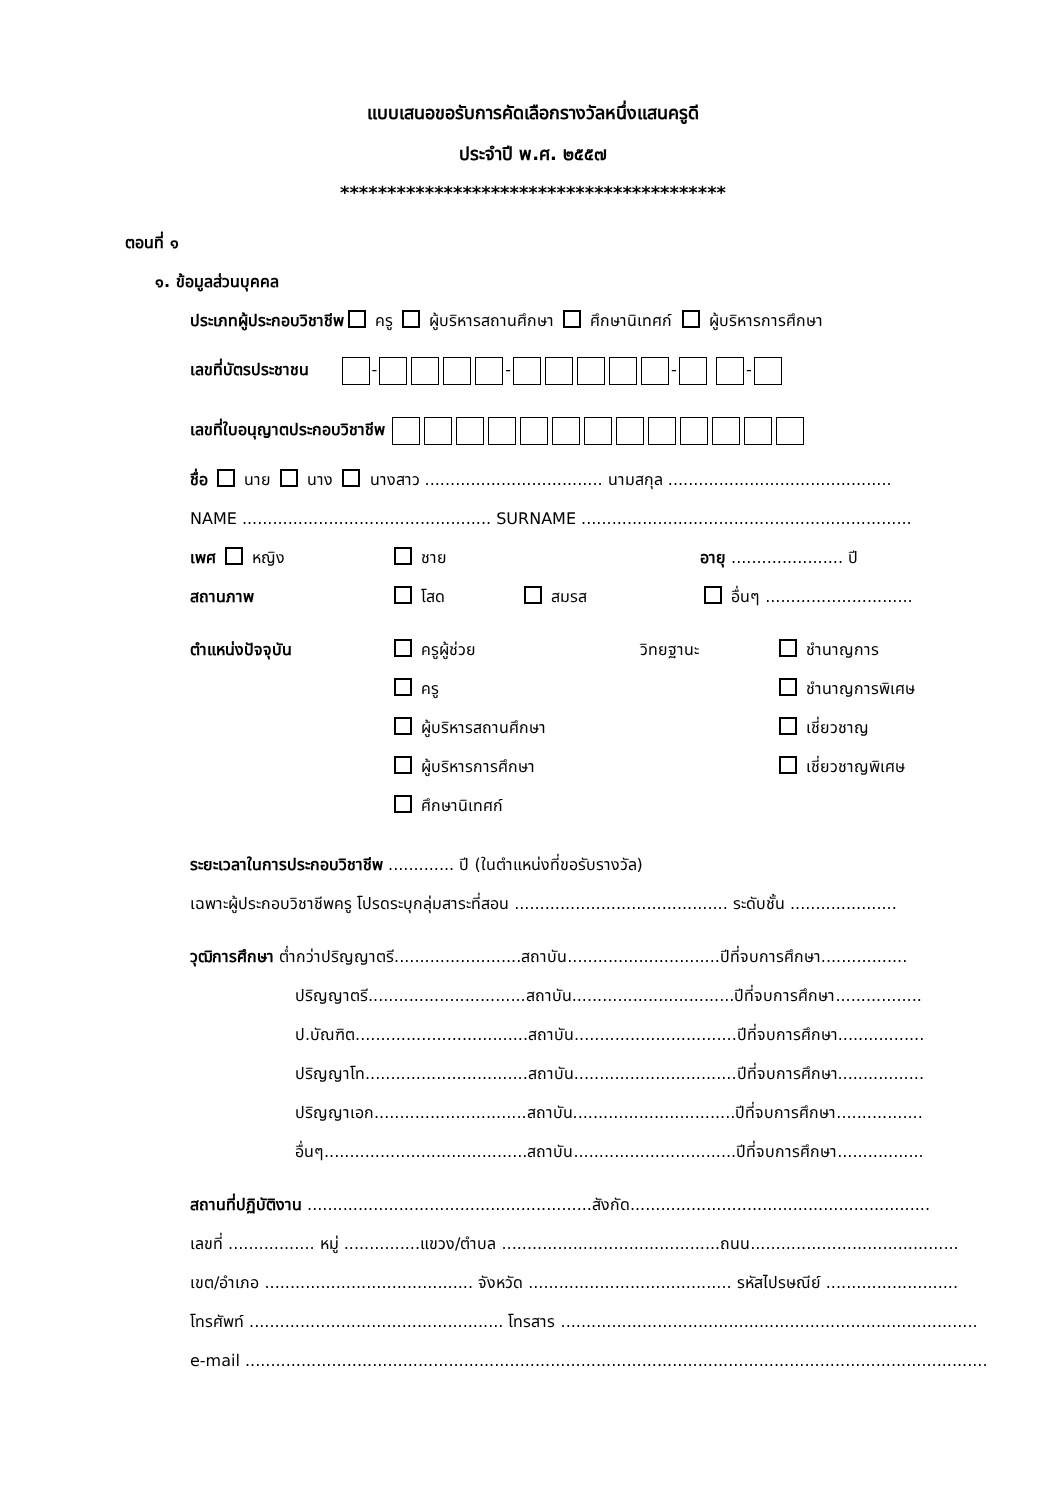แบบเสนอขอรับการคัดเลือกรางวัลหนึ่งแสนครูดี
ประจำปี พ.ศ. ๒๕๕๗
*****************************************
ตอนที่ ๑
๑. ข้อมูลส่วนบุคคล
ประเภทผู้ประกอบวิชาชีพ ครู ผู้บริหารสถานศึกษา ศึกษานิเทศก์ ผู้บริหารการศึกษา
เลขที่บัตรประชาชน - - - -
เลขที่ใบอนุญาตประกอบวิชาชีพ
ชื่อ นาย นาง นางสาว ................................... นามสกุล ............................................
NAME ................................................. SURNAME .................................................................
เพศ หญิง ชาย อายุ ...................... ปี
สถานภาพ โสด สมรส อื่นๆ .............................
ตำแหน่งปัจจุบัน ครูผู้ช่วย
ครู
ผู้บริหารสถานศึกษา
ผู้บริหารการศึกษา
ศึกษานิเทศก์
วิทยฐานะ ชำนาญการ
ชำนาญการพิเศษ
เชี่ยวชาญ
เชี่ยวชาญพิเศษ
ระยะเวลาในการประกอบวิชาชีพ ............. ปี (ในตำแหน่งที่ขอรับรางวัล)
เฉพาะผู้ประกอบวิชาชีพครู โปรดระบุกลุ่มสาระที่สอน .......................................... ระดับชั้น .....................
วุฒิการศึกษา ต่ำกว่าปริญญาตรี.........................สถาบัน..............................ปีที่จบการศึกษา.................
ปริญญาตรี...............................สถาบัน................................ปีที่จบการศึกษา.................
ป.บัณฑิต..................................สถาบัน................................ปีที่จบการศึกษา.................
ปริญญาโท................................สถาบัน................................ปีที่จบการศึกษา.................
ปริญญาเอก..............................สถาบัน................................ปีที่จบการศึกษา.................
อื่นๆ........................................สถาบัน................................ปีที่จบการศึกษา.................
สถานที่ปฏิบัติงาน ........................................................สังกัด...........................................................
เลขที่ ................. หมู่ ...............แขวง/ตำบล ...........................................ถนน.........................................
เขต/อำเภอ ......................................... จังหวัด ........................................ รหัสไปรษณีย์ ..........................
โทรศัพท์ .................................................. โทรสาร ..................................................................................
e-mail ..................................................................................................................................................